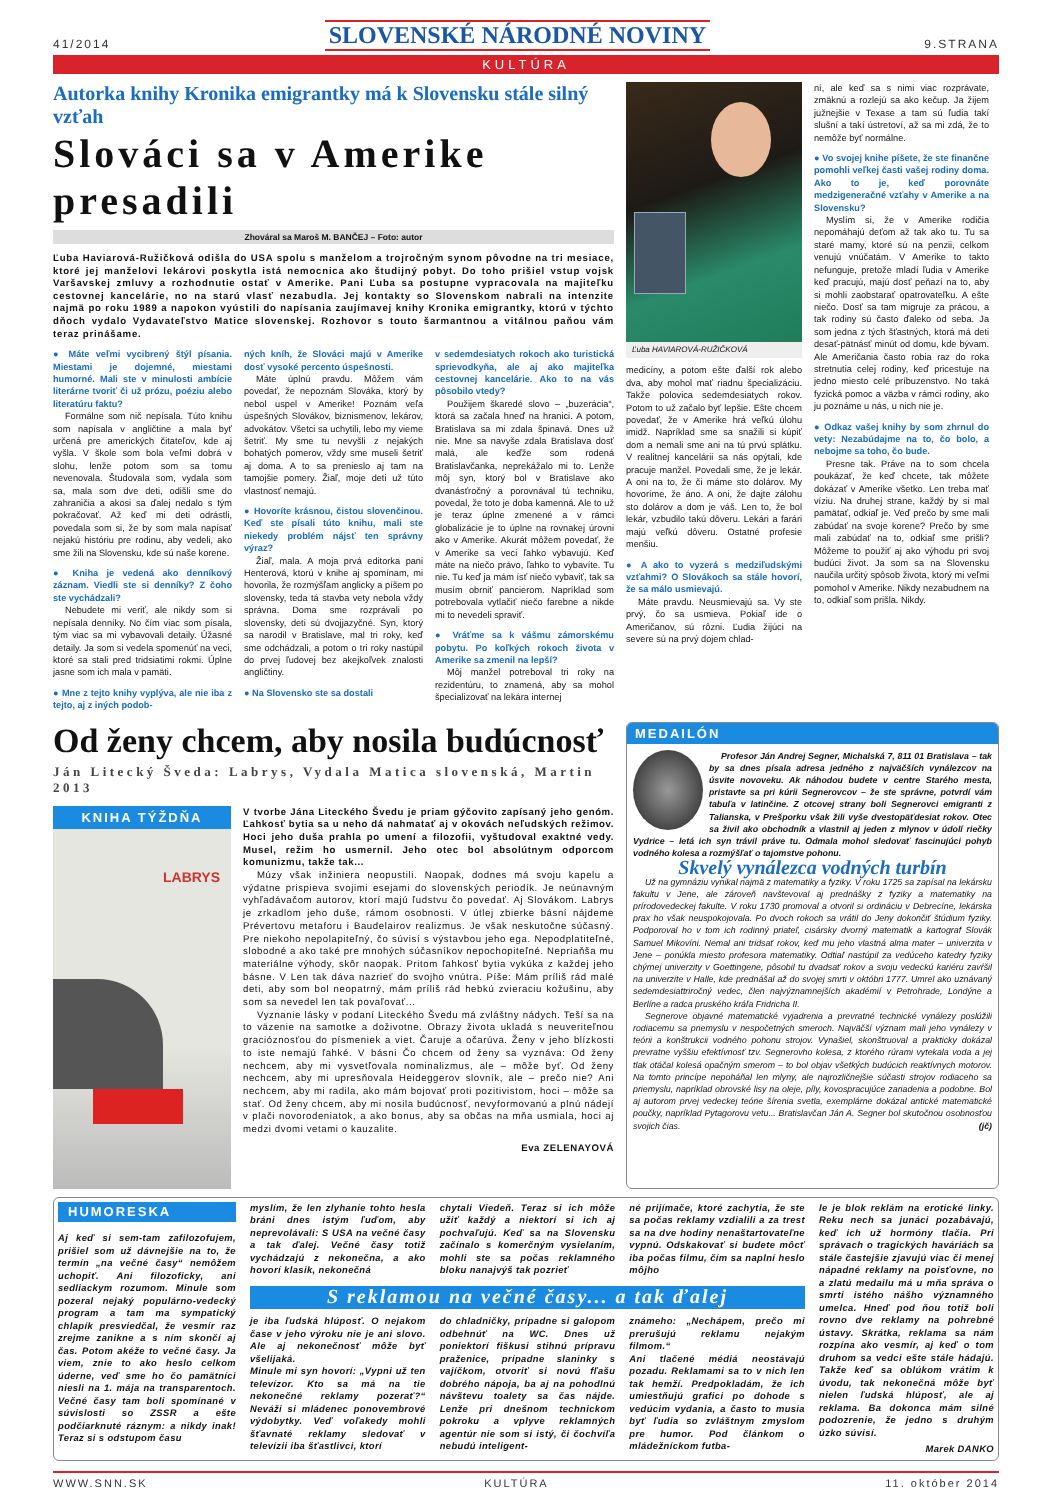41/2014 SLOVENSKÉ NÁRODNÉ NOVINY 9.STRANA
KULTÚRA
Autorka knihy Kronika emigrantky má k Slovensku stále silný vzťah
Slováci sa v Amerike presadili
Zhováral sa Maroš M. BANČEJ – Foto: autor
Ľuba Haviarová-Ružičková odišla do USA spolu s manželom a trojročným synom pôvodne na tri mesiace, ktoré jej manželovi lekárovi poskytla istá nemocnica ako študijný pobyt. Do toho prišiel vstup vojsk Varšavskej zmluvy a rozhodnutie ostať v Amerike. Pani Ľuba sa postupne vypracovala na majiteľku cestovnej kancelárie, no na starú vlasť nezabudla. Jej kontakty so Slovenskom nabrali na intenzite najmä po roku 1989 a napokon vyústili do napísania zaujímavej knihy Kronika emigrantky, ktorú v týchto dňoch vydalo Vydavateľstvo Matice slovenskej. Rozhovor s touto šarmantnou a vitálnou paňou vám teraz prinášame.
● Máte veľmi vycibrený štýl písania. Miestami je dojemné, miestami humorné. Mali ste v minulosti ambície literárne tvoriť či už prózu, poéziu alebo literatúru faktu?
Formálne som nič nepísala. Túto knihu som napísala v angličtine a mala byť určená pre amerických čitateľov, kde aj vyšla. V škole som bola veľmi dobrá v slohu, lenže potom som sa tomu nevenovala. Študovala som, vydala som sa, mala som dve deti, odišli sme do zahraničia a akosi sa ďalej nedalo s tým pokračovať. Až keď mi deti odrástli, povedala som si, že by som mala napísať nejakú históriu pre rodinu, aby vedeli, ako sme žili na Slovensku, kde sú naše korene.
● Kniha je vedená ako denníkový záznam. Viedli ste si denníky? Z čoho ste vychádzali?
Nebudete mi veriť, ale nikdy som si nepísala denníky. No čím viac som písala, tým viac sa mi vybavovali detaily. Úžasné detaily. Ja som si vedela spomenúť na veci, ktoré sa stali pred tridsiatimi rokmi. Úplne jasne som ich mala v pamäti.
● Mne z tejto knihy vyplýva, ale nie iba z tejto, aj z iných podob-
ných kníh, že Slováci majú v Amerike dosť vysoké percento úspešnosti.
Máte úplnú pravdu. Môžem vám povedať, že nepoznám Slováka, ktorý by nebol uspel v Amerike! Poznám veľa úspešných Slovákov, biznismenov, lekárov, advokátov. Všetci sa uchytili, lebo my vieme šetriť. My sme tu nevyšli z nejakých bohatých pomerov, vždy sme museli šetriť aj doma. A to sa prenieslo aj tam na tamojšie pomery. Žiaľ, moje deti už túto vlastnosť nemajú.
● Hovoríte krásnou, čistou slovenčinou. Keď ste písali túto knihu, mali ste niekedy problém nájsť ten správny výraz?
Žiaľ, mala. A moja prvá editorka pani Henterová, ktorú v knihe aj spomínam, mi hovorila, že rozmýšľam anglicky a píšem po slovensky, teda tá stavba vety nebola vždy správna. Doma sme rozprávali po slovensky, deti sú dvojjazyčné. Syn, ktorý sa narodil v Bratislave, mal tri roky, keď sme odchádzali, a potom o tri roky nastúpil do prvej ľudovej bez akejkoľvek znalosti angličtiny.
● Na Slovensko ste sa dostali
v sedemdesiatych rokoch ako turistická sprievodkyňa, ale aj ako majiteľka cestovnej kancelárie. Ako to na vás pôsobilo vtedy?
Použijem škaredé slovo – „buzerácia“, ktorá sa začala hneď na hranici. A potom, Bratislava sa mi zdala špinavá. Dnes už nie. Mne sa navyše zdala Bratislava dosť malá, ale keďže som rodená Bratislavčanka, neprekážalo mi to. Lenže môj syn, ktorý bol v Bratislave ako dvanásťročný a porovnával tú techniku, povedal, že toto je doba kamenná. Ale to už je teraz úplne zmenené a v rámci globalizácie je to úplne na rovnakej úrovni ako v Amerike. Akurát môžem povedať, že v Amerike sa veci ľahko vybavujú. Keď máte na niečo právo, ľahko to vybavíte. Tu nie. Tu keď ja mám ísť niečo vybaviť, tak sa musím obrniť pancierom. Napríklad som potrebovala vytlačiť niečo farebne a nikde mi to nevedeli spraviť.
● Vráťme sa k vášmu zámorskému pobytu. Po koľkých rokoch života v Amerike sa zmenil na lepší?
Môj manžel potreboval tri roky na rezidentúru, to znamená, aby sa mohol špecializovať na lekára internej
Ľuba HAVIAROVÁ-RUŽIČKOVÁ
medicíny, a potom ešte ďalší rok alebo dva, aby mohol mať riadnu špecializáciu. Takže polovica sedemdesiatych rokov. Potom to už začalo byť lepšie. Ešte chcem povedať, že v Amerike hrá veľkú úlohu imidž. Napríklad sme sa snažili si kúpiť dom a nemali sme ani na tú prvú splátku. V realitnej kancelárii sa nás opýtali, kde pracuje manžel. Povedali sme, že je lekár. A oni na to, že či máme sto dolárov. My hovoríme, že áno. A oni, že dajte zálohu sto dolárov a dom je váš. Len to, že bol lekár, vzbudilo takú dôveru. Lekári a farári majú veľkú dôveru. Ostatné profesie menšiu.
● A ako to vyzerá s medziľudskými vzťahmi? O Slovákoch sa stále hovorí, že sa málo usmievajú.
Máte pravdu. Neusmievajú sa. Vy ste prvý, čo sa usmieva. Pokiaľ ide o Američanov, sú rôzni. Ľudia žijúci na severe sú na prvý dojem chlad-
ní, ale keď sa s nimi viac rozprávate, zmäknú a rozlejú sa ako kečup. Ja žijem južnejšie v Texase a tam sú ľudia takí slušní a takí ústretoví, až sa mi zdá, že to nemôže byť normálne.
● Vo svojej knihe píšete, že ste finančne pomohli veľkej časti vašej rodiny doma. Ako to je, keď porovnáte medzigeneračné vzťahy v Amerike a na Slovensku?
Myslím si, že v Amerike rodičia nepomáhajú deťom až tak ako tu. Tu sa staré mamy, ktoré sú na penzii, celkom venujú vnúčatám. V Amerike to takto nefunguje, pretože mladí ľudia v Amerike keď pracujú, majú dosť peňazí na to, aby si mohli zaobstarať opatrovateľku. A ešte niečo. Dosť sa tam migruje za prácou, a tak rodiny sú často ďaleko od seba. Ja som jedna z tých šťastných, ktorá má deti desať-pätnásť minút od domu, kde bývam. Ale Američania často robia raz do roka stretnutia celej rodiny, keď pricestuje na jedno miesto celé príbuzenstvo. No taká fyzická pomoc a väzba v rámci rodiny, ako ju poznáme u nás, u nich nie je.
● Odkaz vašej knihy by som zhrnul do vety: Nezabúdajme na to, čo bolo, a nebojme sa toho, čo bude.
Presne tak. Práve na to som chcela poukázať, že keď chcete, tak môžete dokázať v Amerike všetko. Len treba mať víziu. Na druhej strane, každý by si mal pamätať, odkiaľ je. Veď prečo by sme mali zabúdať na svoje korene? Prečo by sme mali zabúdať na to, odkiaľ sme prišli? Môžeme to použiť aj ako výhodu pri svoj budúci život. Ja som sa na Slovensku naučila určitý spôsob života, ktorý mi veľmi pomohol v Amerike. Nikdy nezabudnem na to, odkiaľ som prišla. Nikdy.
Od ženy chcem, aby nosila budúcnosť
Ján Litecký Šveda: Labrys, Vydala Matica slovenská, Martin 2013
KNIHA TÝŽDŇA
LABRYS
V tvorbe Jána Liteckého Švedu je priam gýčovito zapísaný jeho genóm. Ľahkosť bytia sa u neho dá nahmatať aj v okovách neľudských režimov. Hoci jeho duša prahla po umení a filozofii, vyštudoval exaktné vedy. Musel, režim ho usmernil. Jeho otec bol absolútnym odporcom komunizmu, takže tak...
Múzy však inžiniera neopustili. Naopak, dodnes má svoju kapelu a výdatne prispieva svojimi esejami do slovenských periodík. Je neúnavným vyhľadávačom autorov, ktorí majú ľudstvu čo povedať. Aj Slovákom. Labrys je zrkadlom jeho duše, rámom osobnosti. V útlej zbierke básní nájdeme Prévertovu metaforu i Baudelairov realizmus. Je však neskutočne súčasný. Pre niekoho nepolapiteľný, čo súvisí s výstavbou jeho ega. Nepodplatiteľné, slobodné a ako také pre mnohých súčasníkov nepochopiteľné. Nepriaňša mu materiálne výhody, skôr naopak. Pritom ľahkosť bytia vykúka z každej jeho básne. V Len tak dáva nazrieť do svojho vnútra. Píše: Mám príliš rád malé deti, aby som bol neopatrný, mám príliš rád hebkú zvieraciu kožušinu, aby som sa nevedel len tak povaľovať...
Vyznanie lásky v podaní Liteckého Švedu má zvláštny nádych. Teší sa na to väzenie na samotke a doživotne. Obrazy života ukladá s neuveriteľnou gracióznosťou do písmeniek a viet. Čaruje a očarúva. Ženy v jeho blízkosti to iste nemajú ľahké. V básni Čo chcem od ženy sa vyznáva: Od ženy nechcem, aby mi vysvetľovala nominalizmus, ale – môže byť. Od ženy nechcem, aby mi upresňovala Heideggerov slovník, ale – prečo nie? Ani nechcem, aby mi radila, ako mám bojovať proti pozitivistom, hoci – môže sa stať. Od ženy chcem, aby mi nosila budúcnosť, nevyformovanú a plnú nádejí v plači novorodeniatok, a ako bonus, aby sa občas na mňa usmiala, hoci aj medzi dvomi vetami o kauzalite.
Eva ZELENAYOVÁ
MEDAILÓN
Profesor Ján Andrej Segner, Michalská 7, 811 01 Bratislava – tak by sa dnes písala adresa jedného z najväčších vynálezcov na úsvite novoveku. Ak náhodou budete v centre Starého mesta, pristavte sa pri kúrii Segnerovcov – že ste správne, potvrdí vám tabuľa v latinčine. Z otcovej strany boli Segnerovci emigranti z Talianska, v Prešporku však žili vyše dvestopäťdesiat rokov. Otec sa živil ako obchodník a vlastnil aj jeden z mlynov v údolí riečky Vydrice – letá ich syn trávil práve tu. Odmala mohol sledovať fascinujúci pohyb vodného kolesa a rozmýšľať o tajomstve pohonu.
Skvelý vynálezca vodných turbín
Už na gymnáziu vynikal najmä z matematiky a fyziky. V roku 1725 sa zapísal na lekársku fakultu v Jene, ale zároveň navštevoval aj prednášky z fyziky a matematiky na prírodovedeckej fakulte. V roku 1730 promoval a otvoril si ordináciu v Debrecíne, lekárska prax ho však neuspokojovala. Po dvoch rokoch sa vrátil do Jeny dokončiť štúdium fyziky. Podporoval ho v tom ich rodinný priateľ, cisársky dvorný matematik a kartograf Slovák Samuel Mikovíni. Nemal ani tridsať rokov, keď mu jeho vlastná alma mater – univerzita v Jene – ponúkla miesto profesora matematiky. Odtiaľ nastúpil za vedúceho katedry fyziky chýrnej univerzity v Goettingene, pôsobil tu dvadsať rokov a svoju vedeckú kariéru zavŕšil na univerzite v Halle, kde prednášal až do svojej smrti v októbri 1777. Umrel ako uznávaný sedemdesiattriročný vedec, člen najvýznamnejších akadémií v Petrohrade, Londýne a Berlíne a radca pruského kráľa Fridricha II.
Segnerove objavné matematické vyjadrenia a prevratné technické vynálezy poslúžili rodiacemu sa priemyslu v nespočetných smeroch. Najväčší význam mali jeho vynálezy v teórii a konštrukcii vodného pohonu strojov. Vynašiel, skonštruoval a prakticky dokázal prevratne vyššiu efektívnosť tzv. Segnerovho kolesa, z ktorého rúrami vytekala voda a jej tlak otáčal kolesá opačným smerom – to bol objav všetkých budúcich reaktívnych motorov. Na tomto princípe nepoháňal len mlyny, ale najrozličnejšie súčasti strojov rodiaceho sa priemyslu, napríklad obrovské lisy na oleje, píly, kovospracujúce zariadenia a podobne. Bol aj autorom prvej vedeckej teórie šírenia svetla, exemplárne dokázal antické matematické poučky, napríklad Pytagorovu vetu... Bratislavčan Ján A. Segner bol skutočnou osobnosťou svojich čias. (jč)
HUMORESKA
Aj keď si sem-tam zafilozofujem, prišiel som už dávnejšie na to, že termín „na večné časy“ nemôžem uchopiť. Ani filozoficky, ani sedliackym rozumom. Minule som pozeral nejaký populárno-vedecký program a tam ma sympatický chlapík presviedčal, že vesmír raz zrejme zanikne a s ním skončí aj čas. Potom akéže to večné časy. Ja viem, znie to ako heslo celkom úderne, veď sme ho čo pamätníci niesli na 1. mája na transparentoch. Večné časy tam boli spomínané v súvislosti so ZSSR a ešte podčiarknuté ráznym: a nikdy inak! Teraz si s odstupom času
S reklamou na večné časy... a tak ďalej
myslím, že len zlyhanie tohto hesla bráni dnes istým ľuďom, aby neprevolávali: S USA na večné časy a tak ďalej. Večné časy totiž vychádzajú z nekonečna, a ako hovorí klasik, nekonečná
je iba ľudská hlúposť. O nejakom čase v jeho výroku nie je ani slovo. Ale aj nekonečnosť môže byť všelijaká.
Minule mi syn hovorí: „Vypni už ten televízor. Kto sa má na tie nekonečné reklamy pozerať?“ Neváži si mládenec ponovembrové výdobytky. Veď voľakedy mohli šťavnaté reklamy sledovať v televízii iba šťastlivci, ktorí
chytali Viedeň. Teraz si ich môže užiť každý a niektorí si ich aj pochvaľujú. Keď sa na Slovensku začínalo s komerčným vysielaním, mohli ste sa počas reklamného bloku nanajvýš tak pozrieť
do chladničky, prípadne si galopom odbehnúť na WC. Dnes už poniektorí fiškusi stihnú prípravu praženice, prípadne slaninky s vajíčkom, otvoriť si novú fľašu dobrého nápoja, ba aj na pohodlnú návštevu toalety sa čas nájde. Lenže pri dnešnom technickom pokroku a vplyve reklamných agentúr nie som si istý, či čochvíľa nebudú inteligent-
né prijímače, ktoré zachytia, že ste sa počas reklamy vzdialili a za trest sa na dve hodiny nenaštartovateľne vypnú. Odskakovať si budete môcť iba počas filmu, čím sa naplní heslo môjho
známeho: „Nechápem, prečo mi prerušujú reklamu nejakým filmom.“
Ani tlačené médiá neostávajú pozadu. Reklamami sa to v nich len tak hemží. Predpokladám, že ich umiestňujú grafici po dohode s vedúcim vydania, a často to musia byť ľudia so zvláštnym zmyslom pre humor. Pod článkom o mládežníckom futba-
le je blok reklám na erotické linky. Reku nech sa junáci pozabávajú, keď ich už hormóny tlačia. Pri správach o tragických haváriách sa stále častejšie zjavujú viac či menej nápadné reklamy na poisťovne, no a zlatú medailu má u mňa správa o smrti istého nášho významného umelca. Hneď pod ňou totiž boli rovno dve reklamy na pohrebné ústavy. Skrátka, reklama sa nám rozpína ako vesmír, aj keď o tom druhom sa vedci ešte stále hádajú. Takže keď sa oblúkom vrátim k úvodu, tak nekonečná môže byť nielen ľudská hlúposť, ale aj reklama. Ba dokonca mám silné podozrenie, že jedno s druhým úzko súvisí.
Marek DANKO
WWW.SNN.SK KULTÚRA 11. október 2014